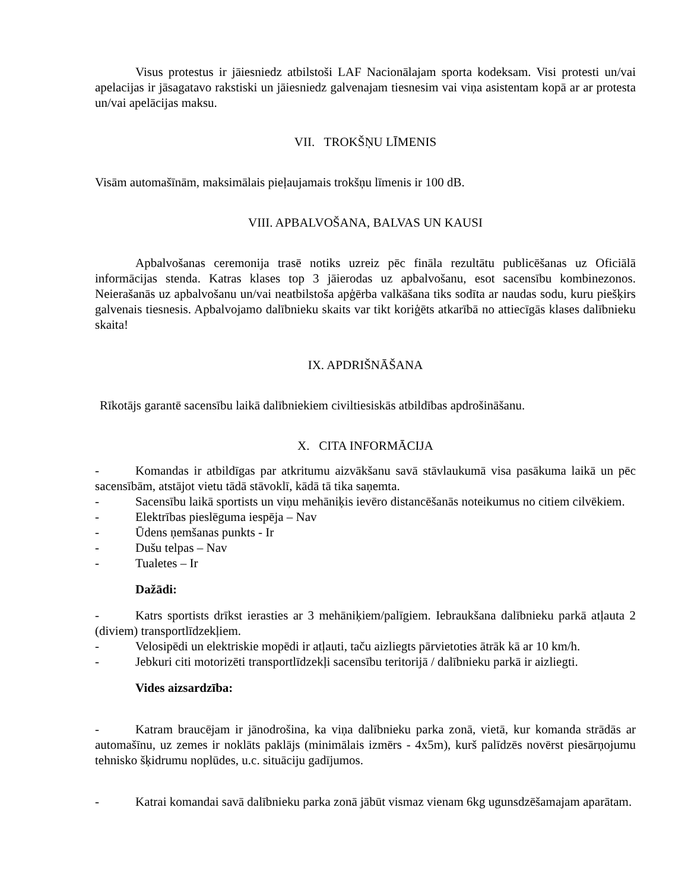Visus protestus ir jāiesniedz atbilstoši LAF Nacionālajam sporta kodeksam. Visi protesti un/vai apelacijas ir jāsagatavo rakstiski un jāiesniedz galvenajam tiesnesim vai viņa asistentam kopā ar ar protesta un/vai apelācijas maksu.
VII. TROKŠŅU LĪMENIS
Visām automašīnām, maksimālais pieļaujamais trokšņu līmenis ir 100 dB.
VIII. APBALVOŠANA, BALVAS UN KAUSI
Apbalvošanas ceremonija trasē notiks uzreiz pēc fināla rezultātu publicēšanas uz Oficiālā informācijas stenda. Katras klases top 3 jāierodas uz apbalvošanu, esot sacensību kombinezonos. Neierašanās uz apbalvošanu un/vai neatbilstoša apģērba valkāšana tiks sodīta ar naudas sodu, kuru piešķirs galvenais tiesnesis. Apbalvojamo dalībnieku skaits var tikt koriģēts atkarībā no attiecīgās klases dalībnieku skaita!
IX. APDRIŠNĀŠANA
Rīkotājs garantē sacensību laikā dalībniekiem civiltiesiskās atbildības apdrošināšanu.
X. CITA INFORMĀCIJA
- Komandas ir atbildīgas par atkritumu aizvākšanu savā stāvlaukumā visa pasākuma laikā un pēc sacensībām, atstājot vietu tādā stāvoklī, kādā tā tika saņemta.
- Sacensību laikā sportists un viņu mehāniķis ievēro distancēšanās noteikumus no citiem cilvēkiem.
- Elektrības pieslēguma iespēja – Nav
- Ūdens ņemšanas punkts - Ir
- Dušu telpas – Nav
- Tualetes – Ir
Dažādi:
- Katrs sportists drīkst ierasties ar 3 mehāniķiem/palīgiem. Iebraukšana dalībnieku parkā atļauta 2 (diviem) transportlīdzekļiem.
- Velosipēdi un elektriskie mopēdi ir atļauti, taču aizliegts pārvietoties ātrāk kā ar 10 km/h.
- Jebkuri citi motorizēti transportlīdzekļi sacensību teritorijā / dalībnieku parkā ir aizliegti.
Vides aizsardzība:
- Katram braucējam ir jānodrošina, ka viņa dalībnieku parka zonā, vietā, kur komanda strādās ar automašīnu, uz zemes ir noklāts paklājs (minimālais izmērs - 4x5m), kurš palīdzēs novērst piesārņojumu tehnisko šķidrumu noplūdes, u.c. situāciju gadījumos.
- Katrai komandai savā dalībnieku parka zonā jābūt vismaz vienam 6kg ugunsdzēšamajam aparātam.